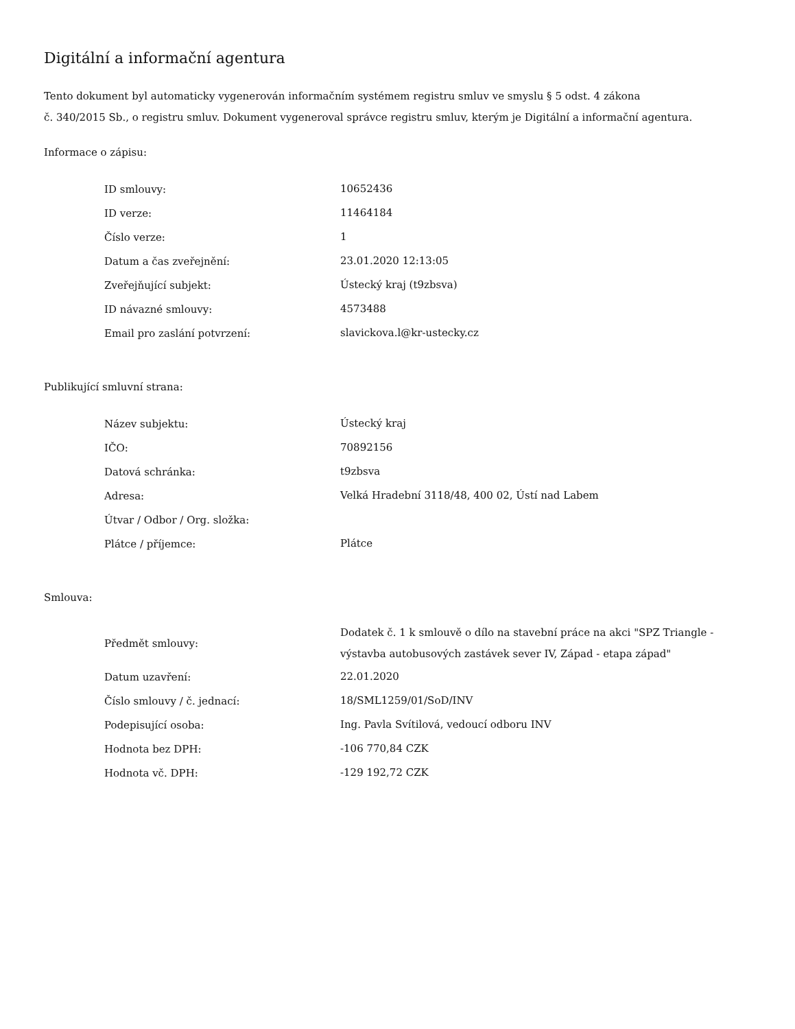Digitální a informační agentura
Tento dokument byl automaticky vygenerován informačním systémem registru smluv ve smyslu § 5 odst. 4 zákona
č. 340/2015 Sb., o registru smluv. Dokument vygeneroval správce registru smluv, kterým je Digitální a informační agentura.
Informace o zápisu:
| ID smlouvy: | 10652436 |
| ID verze: | 11464184 |
| Číslo verze: | 1 |
| Datum a čas zveřejnění: | 23.01.2020 12:13:05 |
| Zveřejňující subjekt: | Ústecký kraj (t9zbsva) |
| ID návazné smlouvy: | 4573488 |
| Email pro zaslání potvrzení: | slavickova.l@kr-ustecky.cz |
Publikující smluvní strana:
| Název subjektu: | Ústecký kraj |
| IČO: | 70892156 |
| Datová schránka: | t9zbsva |
| Adresa: | Velká Hradební 3118/48, 400 02, Ústí nad Labem |
| Útvar / Odbor / Org. složka: | |
| Plátce / příjemce: | Plátce |
Smlouva:
| Předmět smlouvy: | Dodatek č. 1 k smlouvě o dílo na stavební práce na akci "SPZ Triangle - výstavba autobusových zastávek sever IV, Západ - etapa západ" |
| Datum uzavření: | 22.01.2020 |
| Číslo smlouvy / č. jednací: | 18/SML1259/01/SoD/INV |
| Podepisující osoba: | Ing. Pavla Svítilová, vedoucí odboru INV |
| Hodnota bez DPH: | -106 770,84 CZK |
| Hodnota vč. DPH: | -129 192,72 CZK |